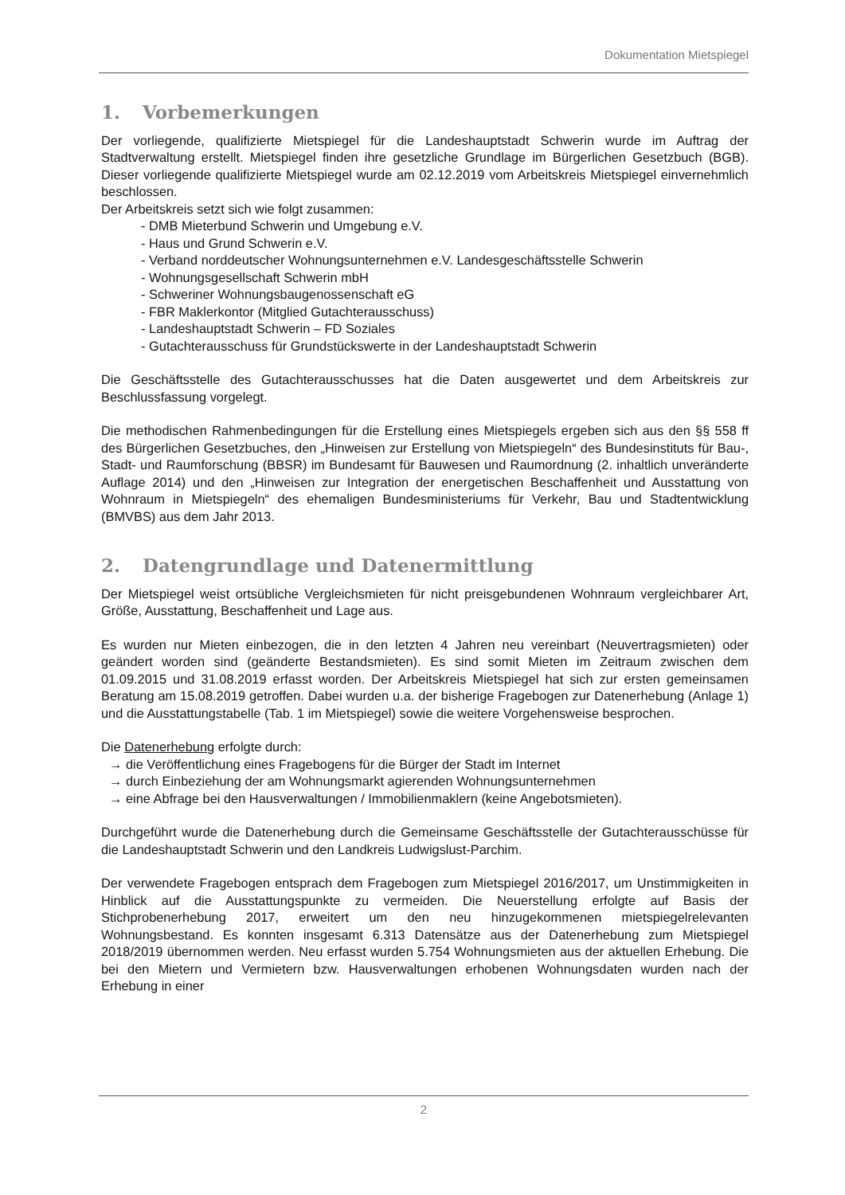Dokumentation Mietspiegel
1. Vorbemerkungen
Der vorliegende, qualifizierte Mietspiegel für die Landeshauptstadt Schwerin wurde im Auftrag der Stadtverwaltung erstellt. Mietspiegel finden ihre gesetzliche Grundlage im Bürgerlichen Gesetzbuch (BGB). Dieser vorliegende qualifizierte Mietspiegel wurde am 02.12.2019 vom Arbeitskreis Mietspiegel einvernehmlich beschlossen.
Der Arbeitskreis setzt sich wie folgt zusammen:
- DMB Mieterbund Schwerin und Umgebung e.V.
- Haus und Grund Schwerin e.V.
- Verband norddeutscher Wohnungsunternehmen e.V. Landesgeschäftsstelle Schwerin
- Wohnungsgesellschaft Schwerin mbH
- Schweriner Wohnungsbaugenossenschaft eG
- FBR Maklerkontor (Mitglied Gutachterausschuss)
- Landeshauptstadt Schwerin – FD Soziales
- Gutachterausschuss für Grundstückswerte in der Landeshauptstadt Schwerin
Die Geschäftsstelle des Gutachterausschusses hat die Daten ausgewertet und dem Arbeitskreis zur Beschlussfassung vorgelegt.
Die methodischen Rahmenbedingungen für die Erstellung eines Mietspiegels ergeben sich aus den §§ 558 ff des Bürgerlichen Gesetzbuches, den „Hinweisen zur Erstellung von Mietspiegeln“ des Bundesinstituts für Bau-, Stadt- und Raumforschung (BBSR) im Bundesamt für Bauwesen und Raumordnung (2. inhaltlich unveränderte Auflage 2014) und den „Hinweisen zur Integration der energetischen Beschaffenheit und Ausstattung von Wohnraum in Mietspiegeln“ des ehemaligen Bundesministeriums für Verkehr, Bau und Stadtentwicklung (BMVBS) aus dem Jahr 2013.
2. Datengrundlage und Datenermittlung
Der Mietspiegel weist ortsübliche Vergleichsmieten für nicht preisgebundenen Wohnraum vergleichbarer Art, Größe, Ausstattung, Beschaffenheit und Lage aus.
Es wurden nur Mieten einbezogen, die in den letzten 4 Jahren neu vereinbart (Neuvertragsmieten) oder geändert worden sind (geänderte Bestandsmieten). Es sind somit Mieten im Zeitraum zwischen dem 01.09.2015 und 31.08.2019 erfasst worden. Der Arbeitskreis Mietspiegel hat sich zur ersten gemeinsamen Beratung am 15.08.2019 getroffen. Dabei wurden u.a. der bisherige Fragebogen zur Datenerhebung (Anlage 1) und die Ausstattungstabelle (Tab. 1 im Mietspiegel) sowie die weitere Vorgehensweise besprochen.
Die Datenerhebung erfolgte durch:
→ die Veröffentlichung eines Fragebogens für die Bürger der Stadt im Internet
→ durch Einbeziehung der am Wohnungsmarkt agierenden Wohnungsunternehmen
→ eine Abfrage bei den Hausverwaltungen / Immobilienmaklern (keine Angebotsmieten).
Durchgeführt wurde die Datenerhebung durch die Gemeinsame Geschäftsstelle der Gutachterausschüsse für die Landeshauptstadt Schwerin und den Landkreis Ludwigslust-Parchim.
Der verwendete Fragebogen entsprach dem Fragebogen zum Mietspiegel 2016/2017, um Unstimmigkeiten in Hinblick auf die Ausstattungspunkte zu vermeiden. Die Neuerstellung erfolgte auf Basis der Stichprobenerhebung 2017, erweitert um den neu hinzugekommenen mietspiegelrelevanten Wohnungsbestand. Es konnten insgesamt 6.313 Datensätze aus der Datenerhebung zum Mietspiegel 2018/2019 übernommen werden. Neu erfasst wurden 5.754 Wohnungsmieten aus der aktuellen Erhebung. Die bei den Mietern und Vermietern bzw. Hausverwaltungen erhobenen Wohnungsdaten wurden nach der Erhebung in einer
2